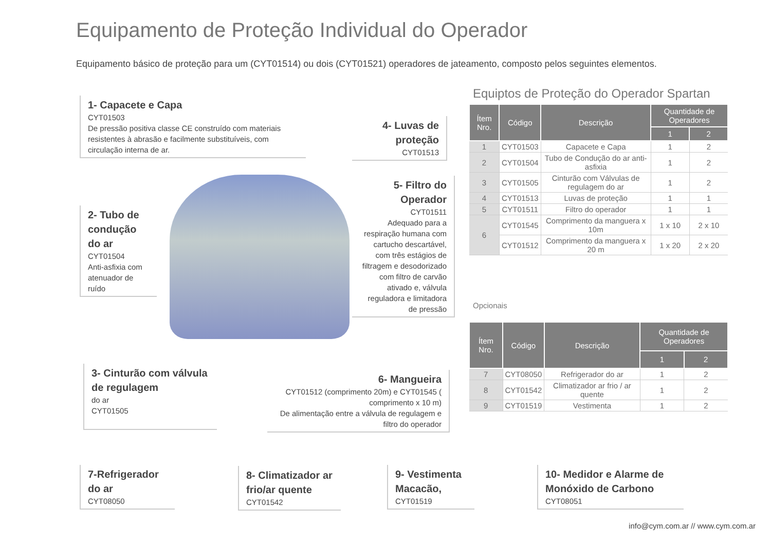Equipamento de Proteção Individual do Operador
Equipamento básico de proteção para um (CYT01514) ou dois (CYT01521) operadores de jateamento, composto pelos seguintes elementos.
1- Capacete e Capa
CYT01503
De pressão positiva classe CE construído com materiais resistentes à abrasão e facilmente substituíveis, com circulação interna de ar.
4- Luvas de proteção
CYT01513
2- Tubo de condução do ar
CYT01504
Anti-asfixia com atenuador de ruído
5- Filtro do Operador
CYT01511
Adequado para a respiração humana com cartucho descartável, com três estágios de filtragem e desodorizado com filtro de carvão ativado e, válvula reguladora e limitadora de pressão
3- Cinturão com válvula de regulagem
do ar
CYT01505
6- Mangueira
CYT01512 (comprimento 20m) e CYT01545 ( comprimento x 10 m)
De alimentação entre a válvula de regulagem e filtro do operador
Equiptos de Proteção do Operador Spartan
| Ítem Nro. | Código | Descrição | Quantidade de Operadores | |
| --- | --- | --- | --- | --- |
| | | | 1 | 2 |
| 1 | CYT01503 | Capacete e Capa | 1 | 2 |
| 2 | CYT01504 | Tubo de Condução do ar anti-asfixia | 1 | 2 |
| 3 | CYT01505 | Cinturão com Válvulas de regulagem do ar | 1 | 2 |
| 4 | CYT01513 | Luvas de proteção | 1 | 1 |
| 5 | CYT01511 | Filtro do operador | 1 | 1 |
| 6 | CYT01545 | Comprimento da manguera x 10m | 1 x 10 | 2 x 10 |
| | CYT01512 | Comprimento da manguera x 20 m | 1 x 20 | 2 x 20 |
Opcionais
| Ítem Nro. | Código | Descrição | Quantidade de Operadores | |
| --- | --- | --- | --- | --- |
| | | | 1 | 2 |
| 7 | CYT08050 | Refrigerador do ar | 1 | 2 |
| 8 | CYT01542 | Climatizador ar frio / ar quente | 1 | 2 |
| 9 | CYT01519 | Vestimenta | 1 | 2 |
7-Refrigerador do ar
CYT08050
8- Climatizador ar frio/ar quente
CYT01542
9- Vestimenta Macacão,
CYT01519
10- Medidor e Alarme de Monóxido de Carbono
CYT08051
info@cym.com.ar // www.cym.com.ar